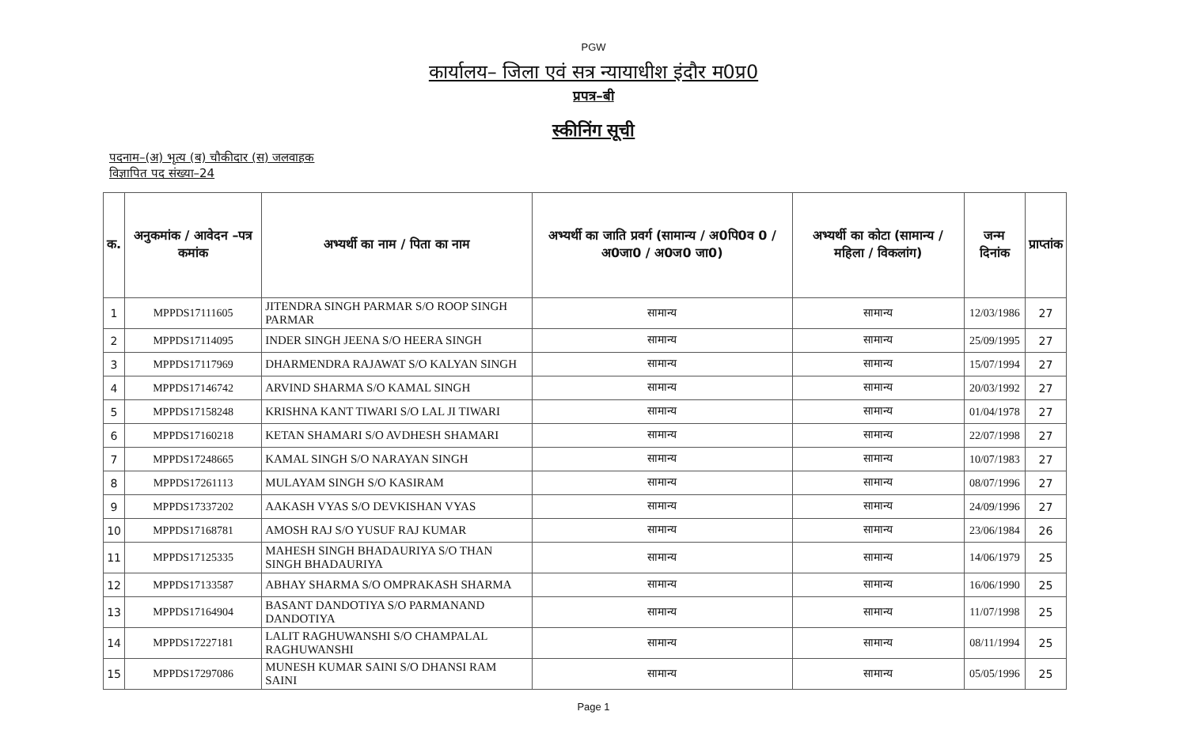PGW
कार्यालय– जिला एवं सत्र न्यायाधीश इंदौर म0प्र0
प्रपत्र–बी
स्कीनिंग सूची
पदनाम–(अ) भृत्य (ब) चौकीदार (स) जलवाहक
विज्ञापित पद संख्या–24
| क. | अनुकमांक / आवेदन –पत्र कमांक | अभ्यर्थी का नाम / पिता का नाम | अभ्यर्थी का जाति प्रवर्ग (सामान्य / अ0पि0व 0 / अ0जा0 / अ0ज0 जा0) | अभ्यर्थी का कोटा (सामान्य / महिला / विकलांग) | जन्म दिनांक | प्राप्तांक |
| --- | --- | --- | --- | --- | --- | --- |
| 1 | MPPDS17111605 | JITENDRA SINGH PARMAR S/O ROOP SINGH PARMAR | सामान्य | सामान्य | 12/03/1986 | 27 |
| 2 | MPPDS17114095 | INDER SINGH JEENA S/O HEERA SINGH | सामान्य | सामान्य | 25/09/1995 | 27 |
| 3 | MPPDS17117969 | DHARMENDRA RAJAWAT S/O KALYAN SINGH | सामान्य | सामान्य | 15/07/1994 | 27 |
| 4 | MPPDS17146742 | ARVIND SHARMA S/O KAMAL SINGH | सामान्य | सामान्य | 20/03/1992 | 27 |
| 5 | MPPDS17158248 | KRISHNA KANT TIWARI S/O LAL JI TIWARI | सामान्य | सामान्य | 01/04/1978 | 27 |
| 6 | MPPDS17160218 | KETAN SHAMARI S/O AVDHESH SHAMARI | सामान्य | सामान्य | 22/07/1998 | 27 |
| 7 | MPPDS17248665 | KAMAL SINGH S/O NARAYAN SINGH | सामान्य | सामान्य | 10/07/1983 | 27 |
| 8 | MPPDS17261113 | MULAYAM SINGH S/O KASIRAM | सामान्य | सामान्य | 08/07/1996 | 27 |
| 9 | MPPDS17337202 | AAKASH VYAS S/O DEVKISHAN VYAS | सामान्य | सामान्य | 24/09/1996 | 27 |
| 10 | MPPDS17168781 | AMOSH RAJ S/O YUSUF RAJ KUMAR | सामान्य | सामान्य | 23/06/1984 | 26 |
| 11 | MPPDS17125335 | MAHESH SINGH BHADAURIYA S/O THAN SINGH BHADAURIYA | सामान्य | सामान्य | 14/06/1979 | 25 |
| 12 | MPPDS17133587 | ABHAY SHARMA S/O OMPRAKASH SHARMA | सामान्य | सामान्य | 16/06/1990 | 25 |
| 13 | MPPDS17164904 | BASANT DANDOTIYA S/O PARMANAND DANDOTIYA | सामान्य | सामान्य | 11/07/1998 | 25 |
| 14 | MPPDS17227181 | LALIT RAGHUWANSHI S/O CHAMPALAL RAGHUWANSHI | सामान्य | सामान्य | 08/11/1994 | 25 |
| 15 | MPPDS17297086 | MUNESH KUMAR SAINI S/O DHANSI RAM SAINI | सामान्य | सामान्य | 05/05/1996 | 25 |
Page 1